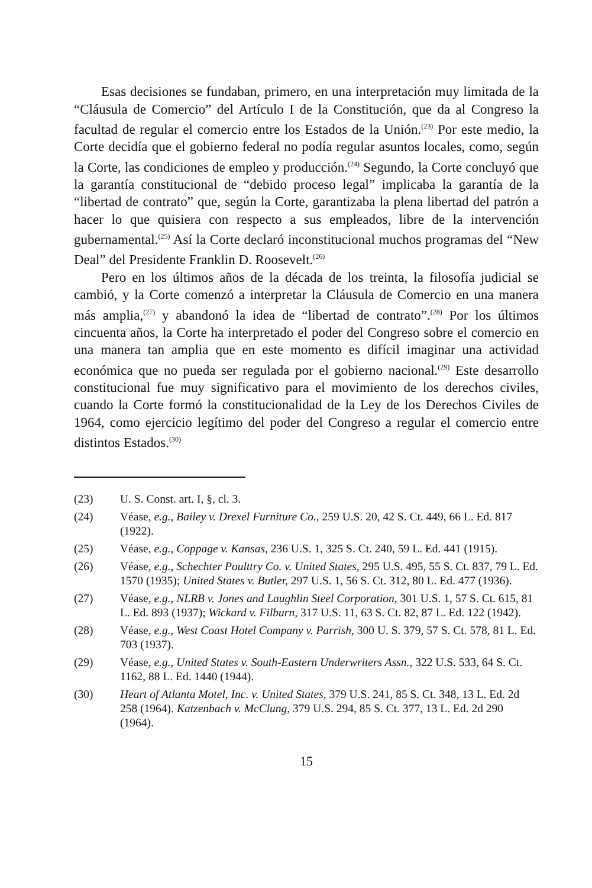Esas decisiones se fundaban, primero, en una interpretación muy limitada de la “Cláusula de Comercio” del Artículo I de la Constitución, que da al Congreso la facultad de regular el comercio entre los Estados de la Unión.<sup>(23)</sup> Por este medio, la Corte decidía que el gobierno federal no podía regular asuntos locales, como, según la Corte, las condiciones de empleo y producción.<sup>(24)</sup> Segundo, la Corte concluyó que la garantía constitucional de “debido proceso legal” implicaba la garantía de la “libertad de contrato” que, según la Corte, garantizaba la plena libertad del patrón a hacer lo que quisiera con respecto a sus empleados, libre de la intervención gubernamental.<sup>(25)</sup> Así la Corte declaró inconstitucional muchos programas del “New Deal” del Presidente Franklin D. Roosevelt.<sup>(26)</sup>
Pero en los últimos años de la década de los treinta, la filosofía judicial se cambió, y la Corte comenzó a interpretar la Cláusula de Comercio en una manera más amplia,<sup>(27)</sup> y abandonó la idea de “libertad de contrato”.<sup>(28)</sup> Por los últimos cincuenta años, la Corte ha interpretado el poder del Congreso sobre el comercio en una manera tan amplia que en este momento es difícil imaginar una actividad económica que no pueda ser regulada por el gobierno nacional.<sup>(29)</sup> Este desarrollo constitucional fue muy significativo para el movimiento de los derechos civiles, cuando la Corte formó la constitucionalidad de la Ley de los Derechos Civiles de 1964, como ejercicio legítimo del poder del Congreso a regular el comercio entre distintos Estados.<sup>(30)</sup>
(23) U. S. Const. art. I, §, cl. 3.
(24) Véase, e.g., Bailey v. Drexel Furniture Co., 259 U.S. 20, 42 S. Ct. 449, 66 L. Ed. 817 (1922).
(25) Véase, e.g., Coppage v. Kansas, 236 U.S. 1, 325 S. Ct. 240, 59 L. Ed. 441 (1915).
(26) Véase, e.g., Schechter Poulttry Co. v. United States, 295 U.S. 495, 55 S. Ct. 837, 79 L. Ed. 1570 (1935); United States v. Butler, 297 U.S. 1, 56 S. Ct. 312, 80 L. Ed. 477 (1936).
(27) Véase, e.g., NLRB v. Jones and Laughlin Steel Corporation, 301 U.S. 1, 57 S. Ct. 615, 81 L. Ed. 893 (1937); Wickard v. Filburn, 317 U.S. 11, 63 S. Ct. 82, 87 L. Ed. 122 (1942).
(28) Véase, e.g., West Coast Hotel Company v. Parrish, 300 U. S. 379, 57 S. Ct. 578, 81 L. Ed. 703 (1937).
(29) Véase, e.g., United States v. South-Eastern Underwriters Assn., 322 U.S. 533, 64 S. Ct. 1162, 88 L. Ed. 1440 (1944).
(30) Heart of Atlanta Motel, Inc. v. United States, 379 U.S. 241, 85 S. Ct. 348, 13 L. Ed. 2d 258 (1964). Katzenbach v. McClung, 379 U.S. 294, 85 S. Ct. 377, 13 L. Ed. 2d 290 (1964).
15